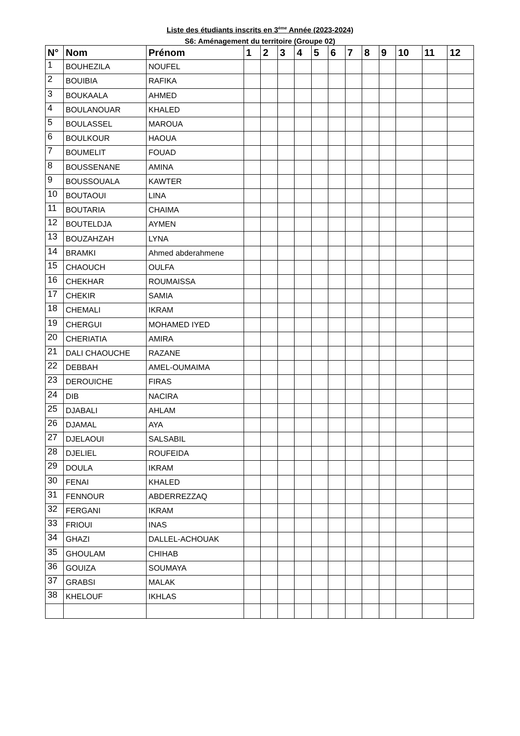Liste des étudiants inscrits en 3<sup>éme</sup> Année (2023-2024)
S6: Aménagement du territoire (Groupe 02)
| N° | Nom | Prénom | 1 | 2 | 3 | 4 | 5 | 6 | 7 | 8 | 9 | 10 | 11 | 12 |
| --- | --- | --- | --- | --- | --- | --- | --- | --- | --- | --- | --- | --- | --- | --- |
| 1 | BOUHEZILA | NOUFEL | | | | | | | | | | | | |
| 2 | BOUIBIA | RAFIKA | | | | | | | | | | | | |
| 3 | BOUKAALA | AHMED | | | | | | | | | | | | |
| 4 | BOULANOUAR | KHALED | | | | | | | | | | | | |
| 5 | BOULASSEL | MAROUA | | | | | | | | | | | | |
| 6 | BOULKOUR | HAOUA | | | | | | | | | | | | |
| 7 | BOUMELIT | FOUAD | | | | | | | | | | | | |
| 8 | BOUSSENANE | AMINA | | | | | | | | | | | | |
| 9 | BOUSSOUALA | KAWTER | | | | | | | | | | | | |
| 10 | BOUTAOUI | LINA | | | | | | | | | | | | |
| 11 | BOUTARIA | CHAIMA | | | | | | | | | | | | |
| 12 | BOUTELDJA | AYMEN | | | | | | | | | | | | |
| 13 | BOUZAHZAH | LYNA | | | | | | | | | | | | |
| 14 | BRAMKI | Ahmed abderahmene | | | | | | | | | | | | |
| 15 | CHAOUCH | OULFA | | | | | | | | | | | | |
| 16 | CHEKHAR | ROUMAISSA | | | | | | | | | | | | |
| 17 | CHEKIR | SAMIA | | | | | | | | | | | | |
| 18 | CHEMALI | IKRAM | | | | | | | | | | | | |
| 19 | CHERGUI | MOHAMED IYED | | | | | | | | | | | | |
| 20 | CHERIATIA | AMIRA | | | | | | | | | | | | |
| 21 | DALI CHAOUCHE | RAZANE | | | | | | | | | | | | |
| 22 | DEBBAH | AMEL-OUMAIMA | | | | | | | | | | | | |
| 23 | DEROUICHE | FIRAS | | | | | | | | | | | | |
| 24 | DIB | NACIRA | | | | | | | | | | | | |
| 25 | DJABALI | AHLAM | | | | | | | | | | | | |
| 26 | DJAMAL | AYA | | | | | | | | | | | | |
| 27 | DJELAOUI | SALSABIL | | | | | | | | | | | | |
| 28 | DJELIEL | ROUFEIDA | | | | | | | | | | | | |
| 29 | DOULA | IKRAM | | | | | | | | | | | | |
| 30 | FENAI | KHALED | | | | | | | | | | | | |
| 31 | FENNOUR | ABDERREZZAQ | | | | | | | | | | | | |
| 32 | FERGANI | IKRAM | | | | | | | | | | | | |
| 33 | FRIOUI | INAS | | | | | | | | | | | | |
| 34 | GHAZI | DALLEL-ACHOUAK | | | | | | | | | | | | |
| 35 | GHOULAM | CHIHAB | | | | | | | | | | | | |
| 36 | GOUIZA | SOUMAYA | | | | | | | | | | | | |
| 37 | GRABSI | MALAK | | | | | | | | | | | | |
| 38 | KHELOUF | IKHLAS | | | | | | | | | | | | |